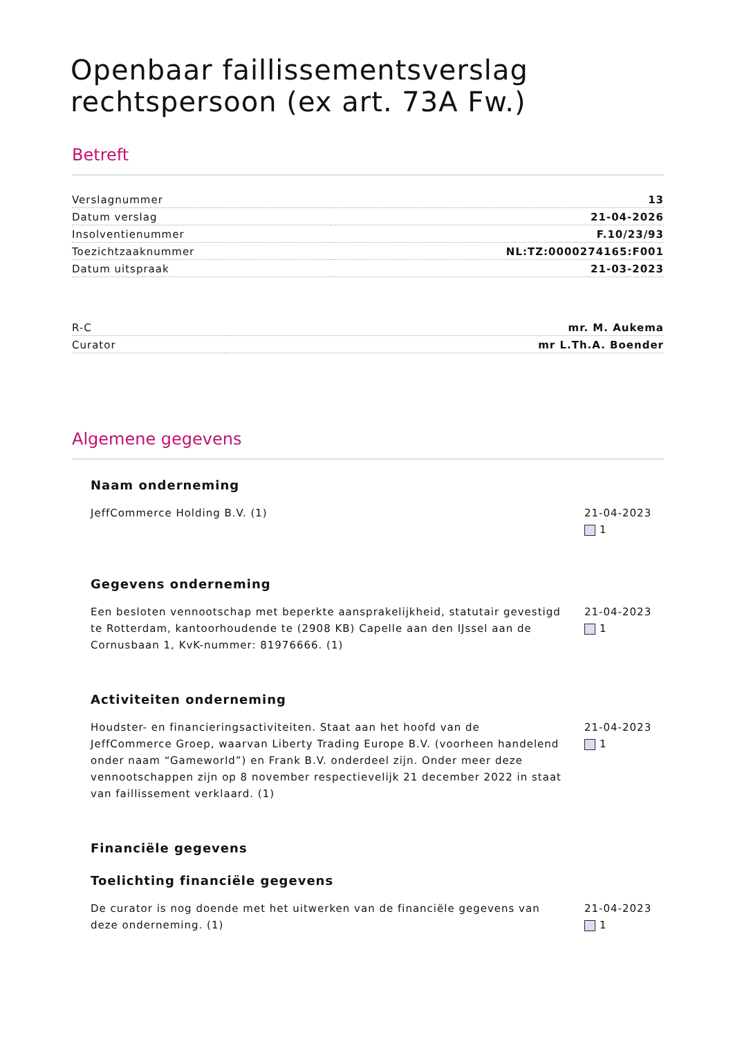Openbaar faillissementsverslag rechtspersoon (ex art. 73A Fw.)
Betreft
| Verslagnummer | 13 |
| Datum verslag | 21-04-2026 |
| Insolventienummer | F.10/23/93 |
| Toezichtzaaknummer | NL:TZ:0000274165:F001 |
| Datum uitspraak | 21-03-2023 |
| R-C | mr. M. Aukema |
| Curator | mr L.Th.A. Boender |
Algemene gegevens
Naam onderneming
JeffCommerce Holding B.V. (1) 21-04-2023
1
Gegevens onderneming
Een besloten vennootschap met beperkte aansprakelijkheid, statutair gevestigd te Rotterdam, kantoorhoudende te (2908 KB) Capelle aan den IJssel aan de Cornusbaan 1, KvK-nummer: 81976666. (1)
21-04-2023
1
Activiteiten onderneming
Houdster- en financieringsactiviteiten. Staat aan het hoofd van de JeffCommerce Groep, waarvan Liberty Trading Europe B.V. (voorheen handelend onder naam “Gameworld”) en Frank B.V. onderdeel zijn. Onder meer deze vennootschappen zijn op 8 november respectievelijk 21 december 2022 in staat van faillissement verklaard. (1)
21-04-2023
1
Financiële gegevens
Toelichting financiële gegevens
De curator is nog doende met het uitwerken van de financiële gegevens van deze onderneming. (1)
21-04-2023
1